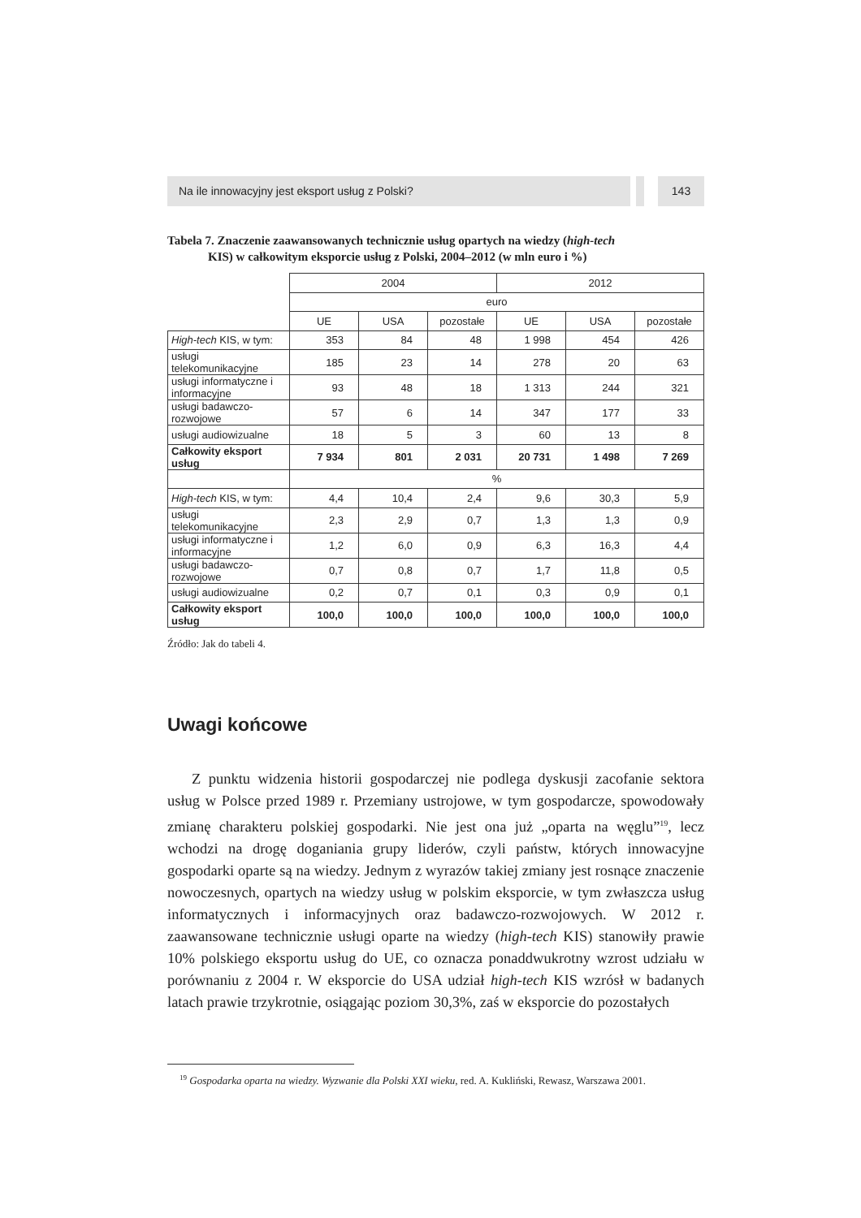Na ile innowacyjny jest eksport usług z Polski?
143
Tabela 7. Znaczenie zaawansowanych technicznie usług opartych na wiedzy (high-tech
KIS) w całkowitym eksporcie usług z Polski, 2004–2012 (w mln euro i %)
| | 2004 | | | 2012 | | |
| | euro | | | | | |
| | UE | USA | pozostałe | UE | USA | pozostałe |
| High-tech KIS, w tym: | 353 | 84 | 48 | 1 998 | 454 | 426 |
| usługi telekomunikacyjne | 185 | 23 | 14 | 278 | 20 | 63 |
| usługi informatyczne i informacyjne | 93 | 48 | 18 | 1 313 | 244 | 321 |
| usługi badawczo-rozwojowe | 57 | 6 | 14 | 347 | 177 | 33 |
| usługi audiowizualne | 18 | 5 | 3 | 60 | 13 | 8 |
| Całkowity eksport usług | 7 934 | 801 | 2 031 | 20 731 | 1 498 | 7 269 |
| | % | | | | | |
| High-tech KIS, w tym: | 4,4 | 10,4 | 2,4 | 9,6 | 30,3 | 5,9 |
| usługi telekomunikacyjne | 2,3 | 2,9 | 0,7 | 1,3 | 1,3 | 0,9 |
| usługi informatyczne i informacyjne | 1,2 | 6,0 | 0,9 | 6,3 | 16,3 | 4,4 |
| usługi badawczo-rozwojowe | 0,7 | 0,8 | 0,7 | 1,7 | 11,8 | 0,5 |
| usługi audiowizualne | 0,2 | 0,7 | 0,1 | 0,3 | 0,9 | 0,1 |
| Całkowity eksport usług | 100,0 | 100,0 | 100,0 | 100,0 | 100,0 | 100,0 |
Źródło: Jak do tabeli 4.
Uwagi końcowe
Z punktu widzenia historii gospodarczej nie podlega dyskusji zacofanie sektora usług w Polsce przed 1989 r. Przemiany ustrojowe, w tym gospodarcze, spowodowały zmianę charakteru polskiej gospodarki. Nie jest ona już „oparta na węglu”<sup>19</sup>, lecz wchodzi na drogę doganiania grupy liderów, czyli państw, których innowacyjne gospodarki oparte są na wiedzy. Jednym z wyrazów takiej zmiany jest rosnące znaczenie nowoczesnych, opartych na wiedzy usług w polskim eksporcie, w tym zwłaszcza usług informatycznych i informacyjnych oraz badawczo-rozwojowych. W 2012 r. zaawansowane technicznie usługi oparte na wiedzy (high-tech KIS) stanowiły prawie 10% polskiego eksportu usług do UE, co oznacza ponaddwukrotny wzrost udziału w porównaniu z 2004 r. W eksporcie do USA udział high-tech KIS wzrósł w badanych latach prawie trzykrotnie, osiągając poziom 30,3%, zaś w eksporcie do pozostałych
<sup>19</sup> Gospodarka oparta na wiedzy. Wyzwanie dla Polski XXI wieku, red. A. Kukliński, Rewasz, Warszawa 2001.